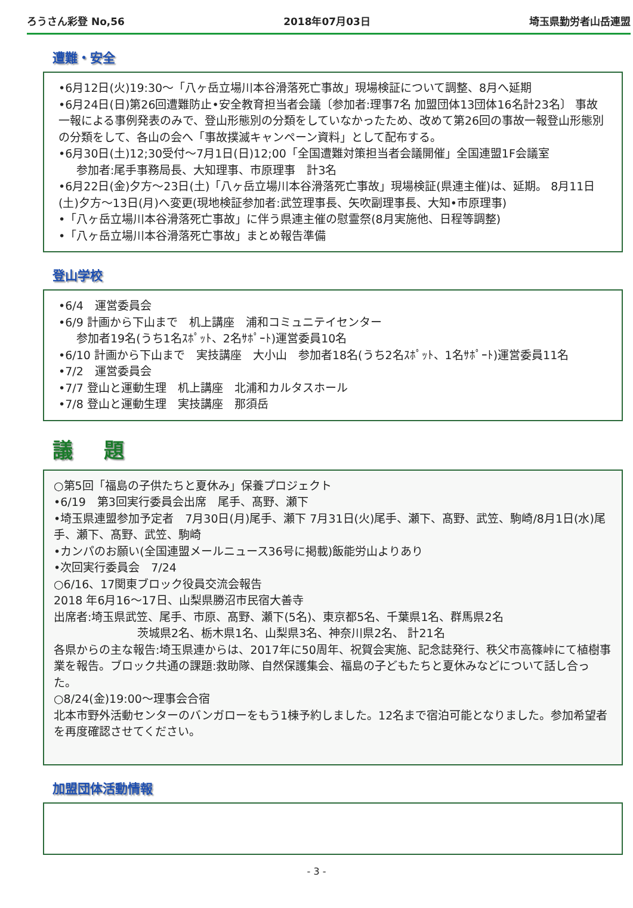ろうさん彩登 No,56 2018年07月03日 埼玉県勤労者山岳連盟
遭難・安全
•6月12日(火)19:30～「八ヶ岳立場川本谷滑落死亡事故」現場検証について調整、8月へ延期
•6月24日(日)第26回遭難防止•安全教育担当者会議〔参加者:理事7名 加盟団体13団体16名計23名〕 事故一報による事例発表のみで、登山形態別の分類をしていなかったため、改めて第26回の事故一報登山形態別の分類をして、各山の会へ「事故撲滅キャンペーン資料」として配布する。
•6月30日(土)12;30受付～7月1日(日)12;00「全国遭難対策担当者会議開催」全国連盟1F会議室
参加者:尾手事務局長、大知理事、市原理事　計3名
•6月22日(金)夕方～23日(土)「八ヶ岳立場川本谷滑落死亡事故」現場検証(県連主催)は、延期。 8月11日(土)夕方～13日(月)へ変更(現地検証参加者:武笠理事長、矢吹副理事長、大知•市原理事)
•「八ヶ岳立場川本谷滑落死亡事故」に伴う県連主催の慰霊祭(8月実施他、日程等調整)
•「八ヶ岳立場川本谷滑落死亡事故」まとめ報告準備
登山学校
•6/4　運営委員会
•6/9 計画から下山まで　机上講座　浦和コミュニテイセンター
参加者19名(うち1名ｽﾎﾟｯﾄ、2名ｻﾎﾟｰﾄ)運営委員10名
•6/10 計画から下山まで　実技講座　大小山　参加者18名(うち2名ｽﾎﾟｯﾄ、1名ｻﾎﾟｰﾄ)運営委員11名
•7/2　運営委員会
•7/7 登山と運動生理　机上講座　北浦和カルタスホール
•7/8 登山と運動生理　実技講座　那須岳
議 題
○第5回「福島の子供たちと夏休み」保養プロジェクト
•6/19　第3回実行委員会出席　尾手、髙野、瀬下
•埼玉県連盟参加予定者　7月30日(月)尾手、瀬下 7月31日(火)尾手、瀬下、髙野、武笠、駒崎/8月1日(水)尾手、瀬下、髙野、武笠、駒崎
•カンパのお願い(全国連盟メールニュース36号に掲載)飯能労山よりあり
•次回実行委員会　7/24
○6/16、17関東ブロック役員交流会報告
2018 年6月16～17日、山梨県勝沼市民宿大善寺
出席者:埼玉県武笠、尾手、市原、髙野、瀬下(5名)、東京都5名、千葉県1名、群馬県2名
茨城県2名、栃木県1名、山梨県3名、神奈川県2名、 計21名
各県からの主な報告:埼玉県連からは、2017年に50周年、祝賀会実施、記念誌発行、秩父市高篠峠にて植樹事業を報告。ブロック共通の課題:救助隊、自然保護集会、福島の子どもたちと夏休みなどについて話し合った。
○8/24(金)19:00～理事会合宿
北本市野外活動センターのバンガローをもう1棟予約しました。12名まで宿泊可能となりました。参加希望者を再度確認させてください。
加盟団体活動情報
- 3 -